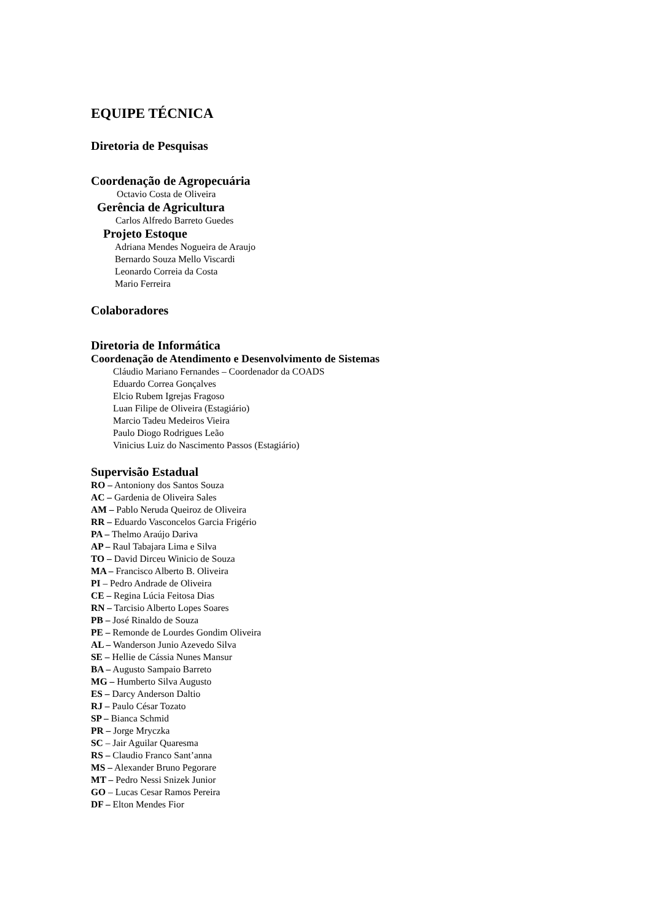EQUIPE TÉCNICA
Diretoria de Pesquisas
Coordenação de Agropecuária
Octavio Costa de Oliveira
Gerência de Agricultura
Carlos Alfredo Barreto Guedes
Projeto Estoque
Adriana Mendes Nogueira de Araujo
Bernardo Souza Mello Viscardi
Leonardo Correia da Costa
Mario Ferreira
Colaboradores
Diretoria de Informática
Coordenação de Atendimento e Desenvolvimento de Sistemas
Cláudio Mariano Fernandes – Coordenador da COADS
Eduardo Correa Gonçalves
Elcio Rubem Igrejas Fragoso
Luan Filipe de Oliveira (Estagiário)
Marcio Tadeu Medeiros Vieira
Paulo Diogo Rodrigues Leão
Vinicius Luiz do Nascimento Passos (Estagiário)
Supervisão Estadual
RO – Antoniony dos Santos Souza
AC – Gardenia de Oliveira Sales
AM – Pablo Neruda Queiroz de Oliveira
RR – Eduardo Vasconcelos Garcia Frigério
PA – Thelmo Araújo Dariva
AP – Raul Tabajara Lima e Silva
TO – David Dirceu Winicio de Souza
MA – Francisco Alberto B. Oliveira
PI – Pedro Andrade de Oliveira
CE – Regina Lúcia Feitosa Dias
RN – Tarcisio Alberto Lopes Soares
PB – José Rinaldo de Souza
PE – Remonde de Lourdes Gondim Oliveira
AL – Wanderson Junio Azevedo Silva
SE – Hellie de Cássia Nunes Mansur
BA – Augusto Sampaio Barreto
MG – Humberto Silva Augusto
ES – Darcy Anderson Daltio
RJ – Paulo César Tozato
SP – Bianca Schmid
PR – Jorge Mryczka
SC – Jair Aguilar Quaresma
RS – Claudio Franco Sant’anna
MS – Alexander Bruno Pegorare
MT – Pedro Nessi Snizek Junior
GO – Lucas Cesar Ramos Pereira
DF – Elton Mendes Fior